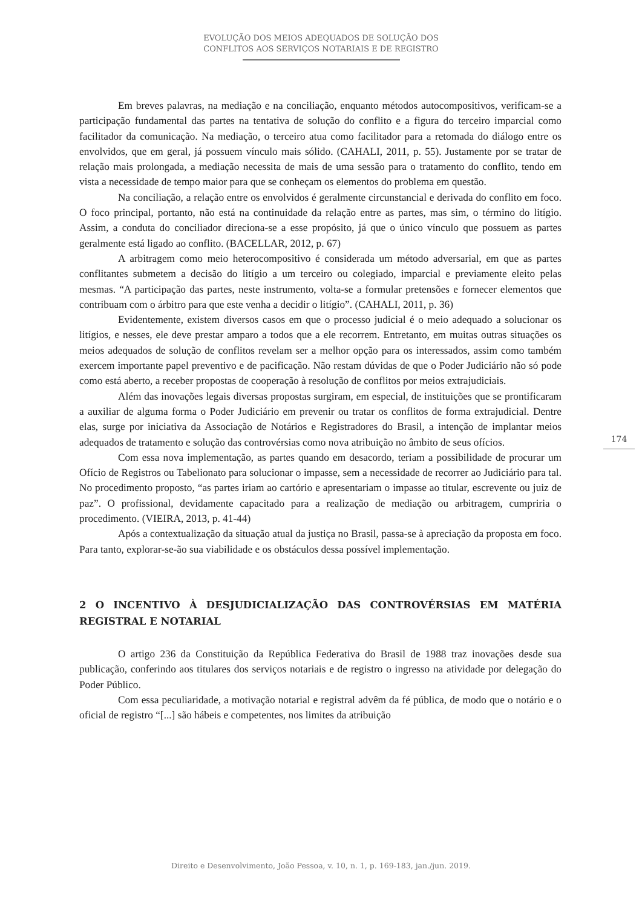EVOLUÇÃO DOS MEIOS ADEQUADOS DE SOLUÇÃO DOS
CONFLITOS AOS SERVIÇOS NOTARIAIS E DE REGISTRO
Em breves palavras, na mediação e na conciliação, enquanto métodos autocompositivos, verificam-se a participação fundamental das partes na tentativa de solução do conflito e a figura do terceiro imparcial como facilitador da comunicação. Na mediação, o terceiro atua como facilitador para a retomada do diálogo entre os envolvidos, que em geral, já possuem vínculo mais sólido. (CAHALI, 2011, p. 55). Justamente por se tratar de relação mais prolongada, a mediação necessita de mais de uma sessão para o tratamento do conflito, tendo em vista a necessidade de tempo maior para que se conheçam os elementos do problema em questão.
Na conciliação, a relação entre os envolvidos é geralmente circunstancial e derivada do conflito em foco. O foco principal, portanto, não está na continuidade da relação entre as partes, mas sim, o término do litígio. Assim, a conduta do conciliador direciona-se a esse propósito, já que o único vínculo que possuem as partes geralmente está ligado ao conflito. (BACELLAR, 2012, p. 67)
A arbitragem como meio heterocompositivo é considerada um método adversarial, em que as partes conflitantes submetem a decisão do litígio a um terceiro ou colegiado, imparcial e previamente eleito pelas mesmas. “A participação das partes, neste instrumento, volta-se a formular pretensões e fornecer elementos que contribuam com o árbitro para que este venha a decidir o litígio”. (CAHALI, 2011, p. 36)
Evidentemente, existem diversos casos em que o processo judicial é o meio adequado a solucionar os litígios, e nesses, ele deve prestar amparo a todos que a ele recorrem. Entretanto, em muitas outras situações os meios adequados de solução de conflitos revelam ser a melhor opção para os interessados, assim como também exercem importante papel preventivo e de pacificação. Não restam dúvidas de que o Poder Judiciário não só pode como está aberto, a receber propostas de cooperação à resolução de conflitos por meios extrajudiciais.
Além das inovações legais diversas propostas surgiram, em especial, de instituições que se prontificaram a auxiliar de alguma forma o Poder Judiciário em prevenir ou tratar os conflitos de forma extrajudicial. Dentre elas, surge por iniciativa da Associação de Notários e Registradores do Brasil, a intenção de implantar meios adequados de tratamento e solução das controvérsias como nova atribuição no âmbito de seus ofícios.
Com essa nova implementação, as partes quando em desacordo, teriam a possibilidade de procurar um Ofício de Registros ou Tabelionato para solucionar o impasse, sem a necessidade de recorrer ao Judiciário para tal. No procedimento proposto, “as partes iriam ao cartório e apresentariam o impasse ao titular, escrevente ou juiz de paz”. O profissional, devidamente capacitado para a realização de mediação ou arbitragem, cumpriria o procedimento. (VIEIRA, 2013, p. 41-44)
Após a contextualização da situação atual da justiça no Brasil, passa-se à apreciação da proposta em foco. Para tanto, explorar-se-ão sua viabilidade e os obstáculos dessa possível implementação.
2 O INCENTIVO À DESJUDICIALIZAÇÃO DAS CONTROVÉRSIAS EM MATÉRIA REGISTRAL E NOTARIAL
O artigo 236 da Constituição da República Federativa do Brasil de 1988 traz inovações desde sua publicação, conferindo aos titulares dos serviços notariais e de registro o ingresso na atividade por delegação do Poder Público.
Com essa peculiaridade, a motivação notarial e registral advêm da fé pública, de modo que o notário e o oficial de registro “[...] são hábeis e competentes, nos limites da atribuição
174
Direito e Desenvolvimento, João Pessoa, v. 10, n. 1, p. 169-183, jan./jun. 2019.